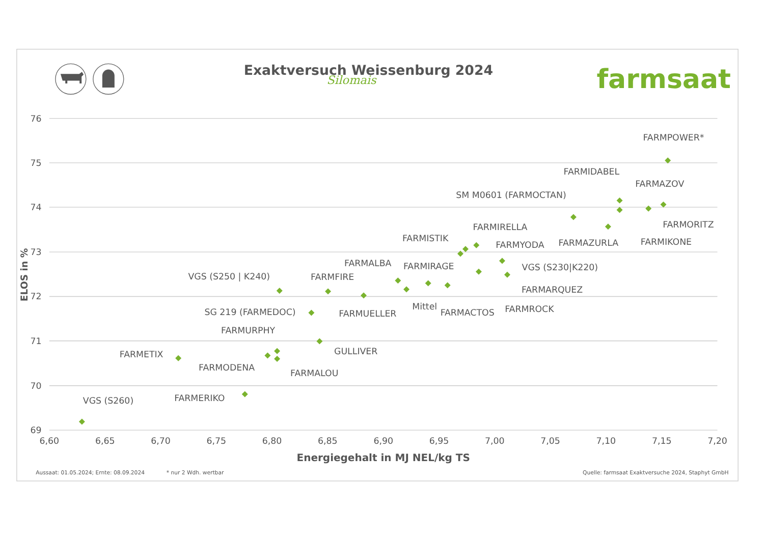Exaktversuch Weissenburg 2024
Silomais
farmsaat
76
75
74
73
72
71
70
69
6,60
6,65
6,70
6,75
6,80
6,85
6,90
6,95
7,00
7,05
7,10
7,15
7,20
ELOS in %
Energiegehalt in MJ NEL/kg TS
FARMPOWER*
FARMIDABEL
FARMAZOV
SM M0601 (FARMOCTAN)
FARMORITZ
FARMIRELLA
FARMISTIK
FARMIKONE
FARMAZURLA
FARMYODA
FARMALBA
FARMIRAGE
VGS (S230|K220)
VGS (S250 | K240)
FARMFIRE
FARMARQUEZ
Mittel
FARMROCK
SG 219 (FARMEDOC)
FARMACTOS
FARMUELLER
FARMURPHY
GULLIVER
FARMETIX
FARMODENA
FARMALOU
VGS (S260)
FARMERIKO
Aussaat: 01.05.2024; Ernte: 08.09.2024
* nur 2 Wdh. wertbar
Quelle: farmsaat Exaktversuche 2024, Staphyt GmbH